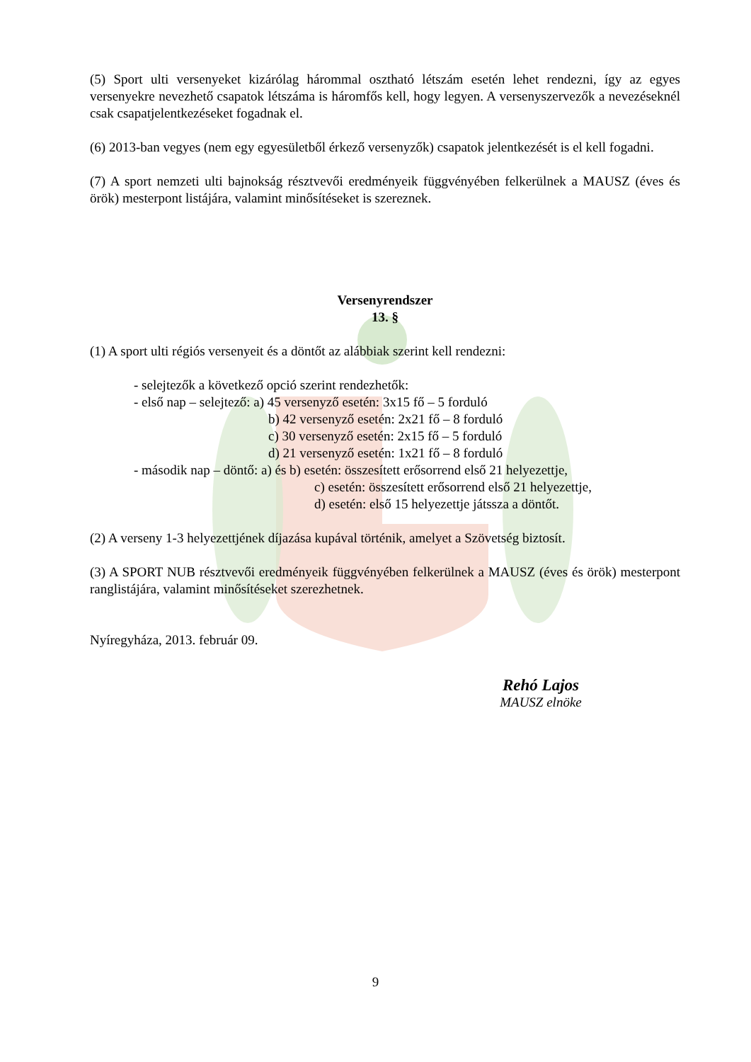(5) Sport ulti versenyeket kizárólag hárommal osztható létszám esetén lehet rendezni, így az egyes versenyekre nevezhető csapatok létszáma is háromfős kell, hogy legyen. A versenyszervezők a nevezéseknél csak csapatjelentkezéseket fogadnak el.
(6) 2013-ban vegyes (nem egy egyesületből érkező versenyzők) csapatok jelentkezését is el kell fogadni.
(7) A sport nemzeti ulti bajnokság résztvevői eredményeik függvényében felkerülnek a MAUSZ (éves és örök) mesterpont listájára, valamint minősítéseket is szereznek.
Versenyrendszer
13. §
(1) A sport ulti régiós versenyeit és a döntőt az alábbiak szerint kell rendezni:
- selejtezők a következő opció szerint rendezhetők:
- első nap – selejtező: a) 45 versenyző esetén: 3x15 fő – 5 forduló
b) 42 versenyző esetén: 2x21 fő – 8 forduló
c) 30 versenyző esetén: 2x15 fő – 5 forduló
d) 21 versenyző esetén: 1x21 fő – 8 forduló
- második nap – döntő: a) és b) esetén: összesített erősorrend első 21 helyezettje,
c) esetén: összesített erősorrend első 21 helyezettje,
d) esetén: első 15 helyezettje játssza a döntőt.
(2) A verseny 1-3 helyezettjének díjazása kupával történik, amelyet a Szövetség biztosít.
(3) A SPORT NUB résztvevői eredményeik függvényében felkerülnek a MAUSZ (éves és örök) mesterpont ranglistájára, valamint minősítéseket szerezhetnek.
Nyíregyháza, 2013. február 09.
Rehó Lajos
MAUSZ elnöke
9